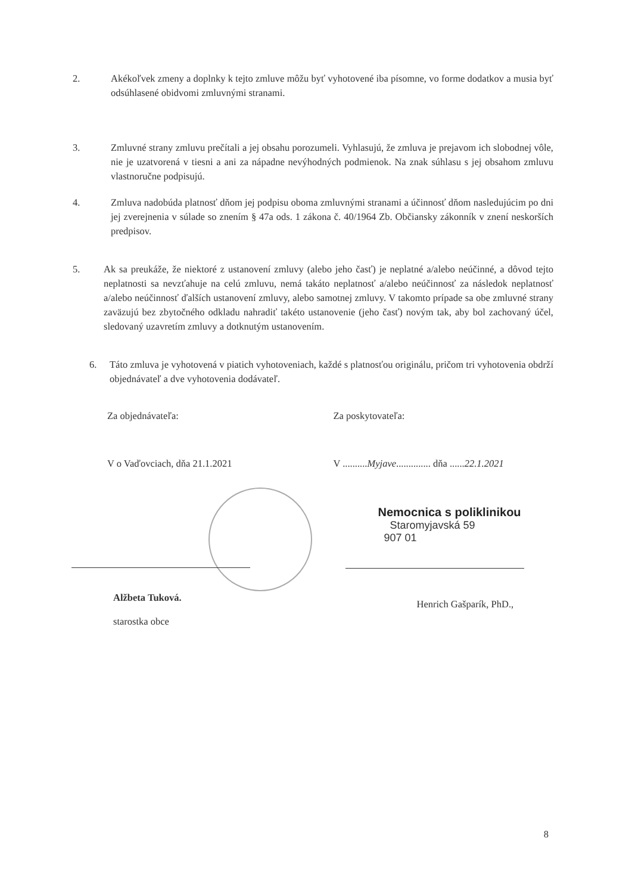2. Akékoľvek zmeny a doplnky k tejto zmluve môžu byť vyhotovené iba písomne, vo forme dodatkov a musia byť odsúhlasené obidvomi zmluvnými stranami.
3. Zmluvné strany zmluvu prečítali a jej obsahu porozumeli. Vyhlasujú, že zmluva je prejavom ich slobodnej vôle, nie je uzatvorená v tiesni a ani za nápadne nevýhodných podmienok. Na znak súhlasu s jej obsahom zmluvu vlastnoručne podpisujú.
4. Zmluva nadobúda platnosť dňom jej podpisu oboma zmluvnými stranami a účinnosť dňom nasledujúcim po dni jej zverejnenia v súlade so znením § 47a ods. 1 zákona č. 40/1964 Zb. Občiansky zákonník v znení neskorších predpisov.
5. Ak sa preukáže, že niektoré z ustanovení zmluvy (alebo jeho časť) je neplatné a/alebo neúčinné, a dôvod tejto neplatnosti sa nevzťahuje na celú zmluvu, nemá takáto neplatnosť a/alebo neúčinnosť za následok neplatnosť a/alebo neúčinnosť ďalších ustanovení zmluvy, alebo samotnej zmluvy. V takomto prípade sa obe zmluvné strany zaväzujú bez zbytočného odkladu nahradiť takéto ustanovenie (jeho časť) novým tak, aby bol zachovaný účel, sledovaný uzavretím zmluvy a dotknutým ustanovením.
6. Táto zmluva je vyhotovená v piatich vyhotoveniach, každé s platnosťou originálu, pričom tri vyhotovenia obdrží objednávateľ a dve vyhotovenia dodávateľ.
Za objednávateľa:
V o Vaďovciach, dňa 21.1.2021
Alžbeta Tuková.
starostka obce
Za poskytovateľa:
V ..........Myjave.............. dňa ......22.1.2021
Nemocnica s poliklinikou
Staromyjavská 59
907 01
Henrich Gašparík, PhD.,
8